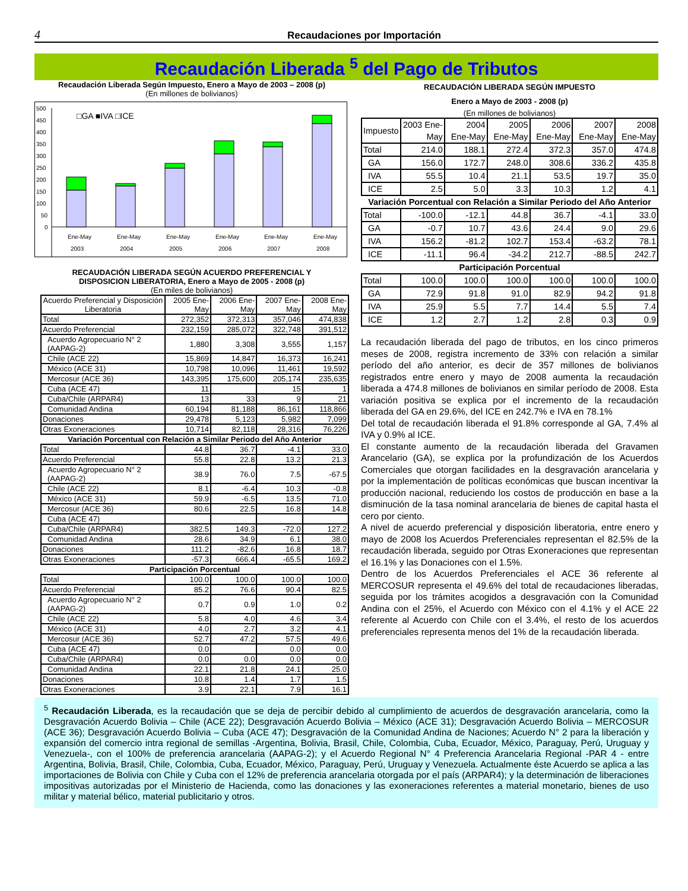4
Recaudaciones por Importación
Recaudación Liberada <sup>5</sup> del Pago de Tributos
Recaudación Liberada Según Impuesto, Enero a Mayo de 2003 – 2008 (p)
(En millones de bolivianos)
500
450
400
350
300
250
200
150
100
50
0
□GA ■IVA □ICE
Ene-May
Ene-May
Ene-May
Ene-May
Ene-May
Ene-May
2003
2004
2005
2006
2007
2008
RECAUDACIÓN LIBERADA SEGÚN ACUERDO PREFERENCIAL Y
DISPOSICION LIBERATORIA, Enero a Mayo de 2005 - 2008 (p)
(En miles de bolivianos)
| Acuerdo Preferencial y Disposición Liberatoria | 2005 Ene-May | 2006 Ene-May | 2007 Ene-May | 2008 Ene-May |
| --- | --- | --- | --- | --- |
| Total | 272,352 | 372,313 | 357,046 | 474,838 |
| Acuerdo Preferencial | 232,159 | 285,072 | 322,748 | 391,512 |
| Acuerdo Agropecuario N° 2 (AAPAG-2) | 1,880 | 3,308 | 3,555 | 1,157 |
| Chile (ACE 22) | 15,869 | 14,847 | 16,373 | 16,241 |
| México (ACE 31) | 10,798 | 10,096 | 11,461 | 19,592 |
| Mercosur (ACE 36) | 143,395 | 175,600 | 205,174 | 235,635 |
| Cuba (ACE 47) | 11 | | 15 | 1 |
| Cuba/Chile (ARPAR4) | 13 | 33 | 9 | 21 |
| Comunidad Andina | 60,194 | 81,188 | 86,161 | 118,866 |
| Donaciones | 29,478 | 5,123 | 5,982 | 7,099 |
| Otras Exoneraciones | 10,714 | 82,118 | 28,316 | 76,226 |
| Variación Porcentual con Relación a Similar Periodo del Año Anterior | | | | |
| Total | 44.8 | 36.7 | -4.1 | 33.0 |
| Acuerdo Preferencial | 55.8 | 22.8 | 13.2 | 21.3 |
| Acuerdo Agropecuario N° 2 (AAPAG-2) | 38.9 | 76.0 | 7.5 | -67.5 |
| Chile (ACE 22) | 8.1 | -6.4 | 10.3 | -0.8 |
| México (ACE 31) | 59.9 | -6.5 | 13.5 | 71.0 |
| Mercosur (ACE 36) | 80.6 | 22.5 | 16.8 | 14.8 |
| Cuba (ACE 47) | | | | |
| Cuba/Chile (ARPAR4) | 382.5 | 149.3 | -72.0 | 127.2 |
| Comunidad Andina | 28.6 | 34.9 | 6.1 | 38.0 |
| Donaciones | 111.2 | -82.6 | 16.8 | 18.7 |
| Otras Exoneraciones | -57.3 | 666.4 | -65.5 | 169.2 |
| Participación Porcentual | | | | |
| Total | 100.0 | 100.0 | 100.0 | 100.0 |
| Acuerdo Preferencial | 85.2 | 76.6 | 90.4 | 82.5 |
| Acuerdo Agropecuario N° 2 (AAPAG-2) | 0.7 | 0.9 | 1.0 | 0.2 |
| Chile (ACE 22) | 5.8 | 4.0 | 4.6 | 3.4 |
| México (ACE 31) | 4.0 | 2.7 | 3.2 | 4.1 |
| Mercosur (ACE 36) | 52.7 | 47.2 | 57.5 | 49.6 |
| Cuba (ACE 47) | 0.0 | | 0.0 | 0.0 |
| Cuba/Chile (ARPAR4) | 0.0 | 0.0 | 0.0 | 0.0 |
| Comunidad Andina | 22.1 | 21.8 | 24.1 | 25.0 |
| Donaciones | 10.8 | 1.4 | 1.7 | 1.5 |
| Otras Exoneraciones | 3.9 | 22.1 | 7.9 | 16.1 |
RECAUDACIÓN LIBERADA SEGÚN IMPUESTO
Enero a Mayo de 2003 - 2008 (p)
(En millones de bolivianos)
| Impuesto | 2003 Ene-May | 2004 Ene-May | 2005 Ene-May | 2006 Ene-May | 2007 Ene-May | 2008 Ene-May |
| --- | --- | --- | --- | --- | --- | --- |
| Total | 214.0 | 188.1 | 272.4 | 372.3 | 357.0 | 474.8 |
| GA | 156.0 | 172.7 | 248.0 | 308.6 | 336.2 | 435.8 |
| IVA | 55.5 | 10.4 | 21.1 | 53.5 | 19.7 | 35.0 |
| ICE | 2.5 | 5.0 | 3.3 | 10.3 | 1.2 | 4.1 |
| Variación Porcentual con Relación a Similar Periodo del Año Anterior | | | | | | |
| Total | -100.0 | -12.1 | 44.8 | 36.7 | -4.1 | 33.0 |
| GA | -0.7 | 10.7 | 43.6 | 24.4 | 9.0 | 29.6 |
| IVA | 156.2 | -81.2 | 102.7 | 153.4 | -63.2 | 78.1 |
| ICE | -11.1 | 96.4 | -34.2 | 212.7 | -88.5 | 242.7 |
| Participación Porcentual | | | | | | |
| Total | 100.0 | 100.0 | 100.0 | 100.0 | 100.0 | 100.0 |
| GA | 72.9 | 91.8 | 91.0 | 82.9 | 94.2 | 91.8 |
| IVA | 25.9 | 5.5 | 7.7 | 14.4 | 5.5 | 7.4 |
| ICE | 1.2 | 2.7 | 1.2 | 2.8 | 0.3 | 0.9 |
La recaudación liberada del pago de tributos, en los cinco primeros meses de 2008, registra incremento de 33% con relación a similar período del año anterior, es decir de 357 millones de bolivianos registrados entre enero y mayo de 2008 aumenta la recaudación liberada a 474.8 millones de bolivianos en similar período de 2008. Esta variación positiva se explica por el incremento de la recaudación liberada del GA en 29.6%, del ICE en 242.7% e IVA en 78.1%
Del total de recaudación liberada el 91.8% corresponde al GA, 7.4% al IVA y 0.9% al ICE.
El constante aumento de la recaudación liberada del Gravamen Arancelario (GA), se explica por la profundización de los Acuerdos Comerciales que otorgan facilidades en la desgravación arancelaria y por la implementación de políticas económicas que buscan incentivar la producción nacional, reduciendo los costos de producción en base a la disminución de la tasa nominal arancelaria de bienes de capital hasta el cero por ciento.
A nivel de acuerdo preferencial y disposición liberatoria, entre enero y mayo de 2008 los Acuerdos Preferenciales representan el 82.5% de la recaudación liberada, seguido por Otras Exoneraciones que representan el 16.1% y las Donaciones con el 1.5%.
Dentro de los Acuerdos Preferenciales el ACE 36 referente al MERCOSUR representa el 49.6% del total de recaudaciones liberadas, seguida por los trámites acogidos a desgravación con la Comunidad Andina con el 25%, el Acuerdo con México con el 4.1% y el ACE 22 referente al Acuerdo con Chile con el 3.4%, el resto de los acuerdos preferenciales representa menos del 1% de la recaudación liberada.
<sup>5</sup> Recaudación Liberada, es la recaudación que se deja de percibir debido al cumplimiento de acuerdos de desgravación arancelaria, como la Desgravación Acuerdo Bolivia – Chile (ACE 22); Desgravación Acuerdo Bolivia – México (ACE 31); Desgravación Acuerdo Bolivia – MERCOSUR (ACE 36); Desgravación Acuerdo Bolivia – Cuba (ACE 47); Desgravación de la Comunidad Andina de Naciones; Acuerdo N° 2 para la liberación y expansión del comercio intra regional de semillas -Argentina, Bolivia, Brasil, Chile, Colombia, Cuba, Ecuador, México, Paraguay, Perú, Uruguay y Venezuela-, con el 100% de preferencia arancelaria (AAPAG-2); y el Acuerdo Regional N° 4 Preferencia Arancelaria Regional -PAR 4 - entre Argentina, Bolivia, Brasil, Chile, Colombia, Cuba, Ecuador, México, Paraguay, Perú, Uruguay y Venezuela. Actualmente éste Acuerdo se aplica a las importaciones de Bolivia con Chile y Cuba con el 12% de preferencia arancelaria otorgada por el país (ARPAR4); y la determinación de liberaciones impositivas autorizadas por el Ministerio de Hacienda, como las donaciones y las exoneraciones referentes a material monetario, bienes de uso militar y material bélico, material publicitario y otros.